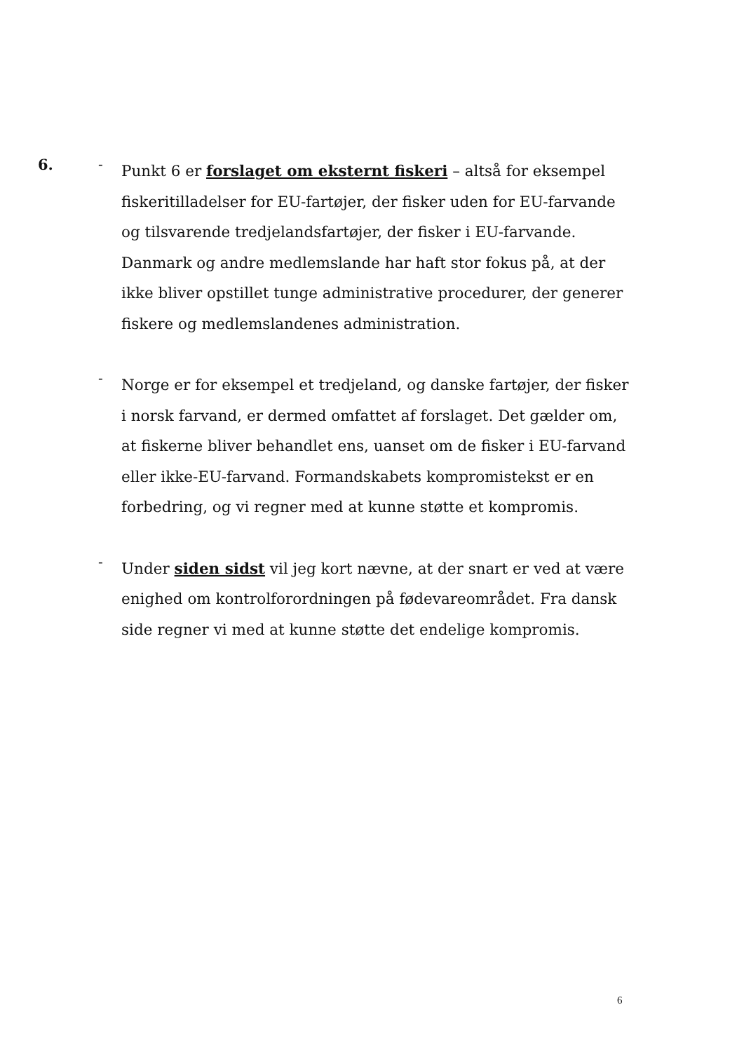6. -
Punkt 6 er forslaget om eksternt fiskeri – altså for eksempel fiskeritilladelser for EU-fartøjer, der fisker uden for EU-farvande og tilsvarende tredjelandsfartøjer, der fisker i EU-farvande. Danmark og andre medlemslande har haft stor fokus på, at der ikke bliver opstillet tunge administrative procedurer, der generer fiskere og medlemslandenes administration.
-
Norge er for eksempel et tredjeland, og danske fartøjer, der fisker i norsk farvand, er dermed omfattet af forslaget. Det gælder om, at fiskerne bliver behandlet ens, uanset om de fisker i EU-farvand eller ikke-EU-farvand. Formandskabets kompromistekst er en forbedring, og vi regner med at kunne støtte et kompromis.
-
Under siden sidst vil jeg kort nævne, at der snart er ved at være enighed om kontrolforordningen på fødevareområdet. Fra dansk side regner vi med at kunne støtte det endelige kompromis.
6